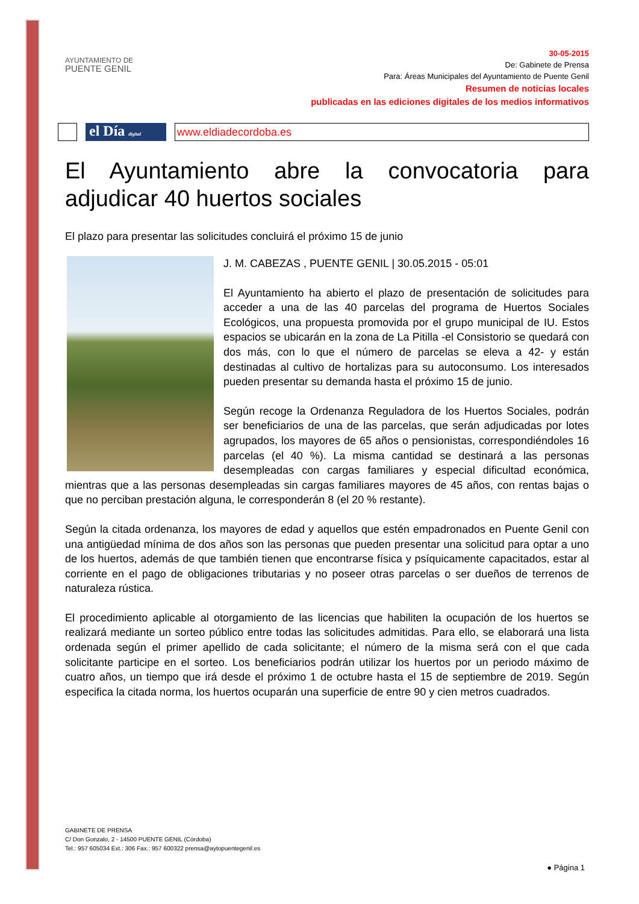AYUNTAMIENTO DE
PUENTE GENIL
30-05-2015
De: Gabinete de Prensa
Para: Áreas Municipales del Ayuntamiento de Puente Genil
Resumen de noticias locales
publicadas en las ediciones digitales de los medios informativos
el Día digital
www.eldiadecordoba.es
El Ayuntamiento abre la convocatoria para adjudicar 40 huertos sociales
El plazo para presentar las solicitudes concluirá el próximo 15 de junio
J. M. CABEZAS , PUENTE GENIL | 30.05.2015 - 05:01
El Ayuntamiento ha abierto el plazo de presentación de solicitudes para acceder a una de las 40 parcelas del programa de Huertos Sociales Ecológicos, una propuesta promovida por el grupo municipal de IU. Estos espacios se ubicarán en la zona de La Pitilla -el Consistorio se quedará con dos más, con lo que el número de parcelas se eleva a 42- y están destinadas al cultivo de hortalizas para su autoconsumo. Los interesados pueden presentar su demanda hasta el próximo 15 de junio.
Según recoge la Ordenanza Reguladora de los Huertos Sociales, podrán ser beneficiarios de una de las parcelas, que serán adjudicadas por lotes agrupados, los mayores de 65 años o pensionistas, correspondiéndoles 16 parcelas (el 40 %). La misma cantidad se destinará a las personas desempleadas con cargas familiares y especial dificultad económica, mientras que a las personas desempleadas sin cargas familiares mayores de 45 años, con rentas bajas o que no perciban prestación alguna, le corresponderán 8 (el 20 % restante).
Según la citada ordenanza, los mayores de edad y aquellos que estén empadronados en Puente Genil con una antigüedad mínima de dos años son las personas que pueden presentar una solicitud para optar a uno de los huertos, además de que también tienen que encontrarse física y psíquicamente capacitados, estar al corriente en el pago de obligaciones tributarias y no poseer otras parcelas o ser dueños de terrenos de naturaleza rústica.
El procedimiento aplicable al otorgamiento de las licencias que habiliten la ocupación de los huertos se realizará mediante un sorteo público entre todas las solicitudes admitidas. Para ello, se elaborará una lista ordenada según el primer apellido de cada solicitante; el número de la misma será con el que cada solicitante participe en el sorteo. Los beneficiarios podrán utilizar los huertos por un periodo máximo de cuatro años, un tiempo que irá desde el próximo 1 de octubre hasta el 15 de septiembre de 2019. Según especifica la citada norma, los huertos ocuparán una superficie de entre 90 y cien metros cuadrados.
GABINETE DE PRENSA
C/ Don Gonzalo, 2 - 14500 PUENTE GENIL (Córdoba)
Tel.: 957 605034 Ext.: 306 Fax.: 957 600322 prensa@aytopuentegenil.es
● Página 1